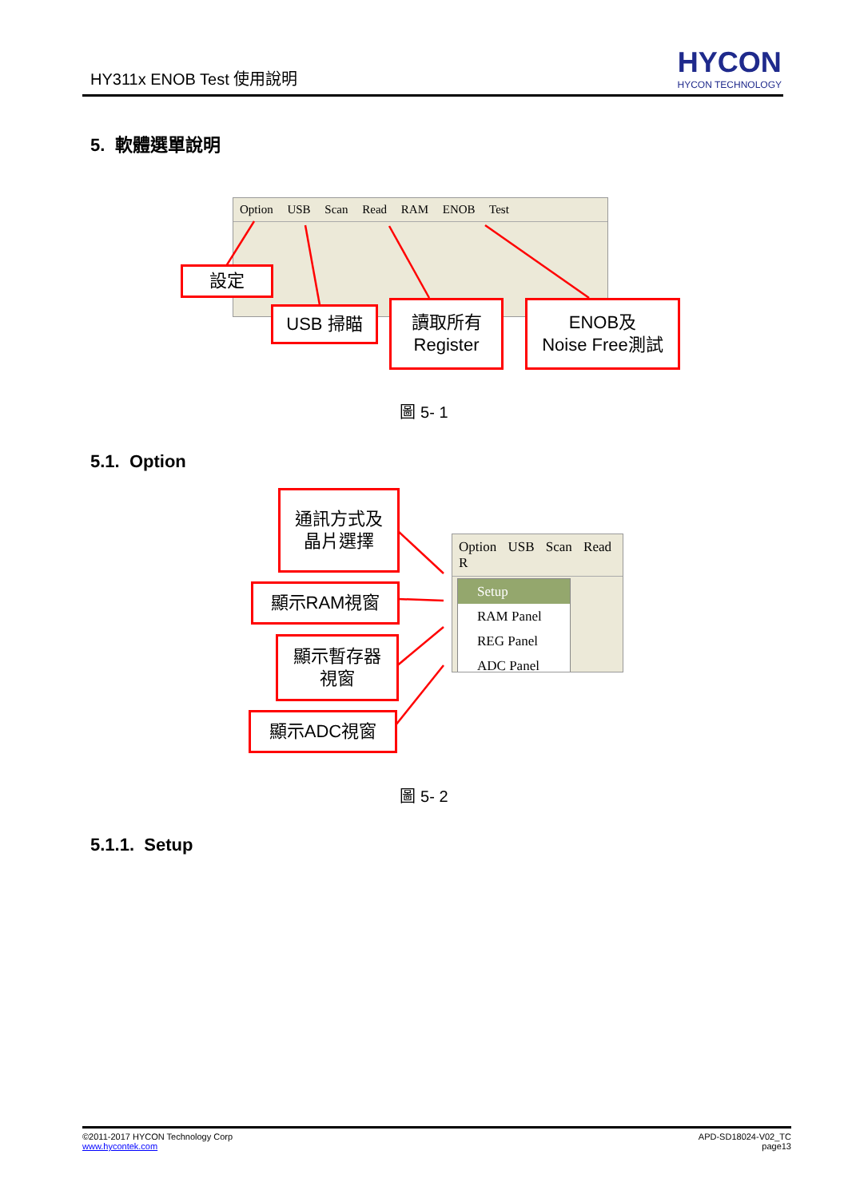HY311x ENOB Test 使用說明 HYCON
HYCON TECHNOLOGY
5. 軟體選單說明
Option USB Scan Read RAM ENOB Test
設定
USB 掃瞄
讀取所有
Register
ENOB及
Noise Free測試
圖 5- 1
5.1. Option
通訊方式及
晶片選擇
顯示RAM視窗
顯示暫存器
視窗
顯示ADC視窗
Option USB Scan Read R
Setup
RAM Panel
REG Panel
ADC Panel
圖 5- 2
5.1.1. Setup
©2011-2017 HYCON Technology Corp
www.hycontek.com
APD-SD18024-V02_TC
page13